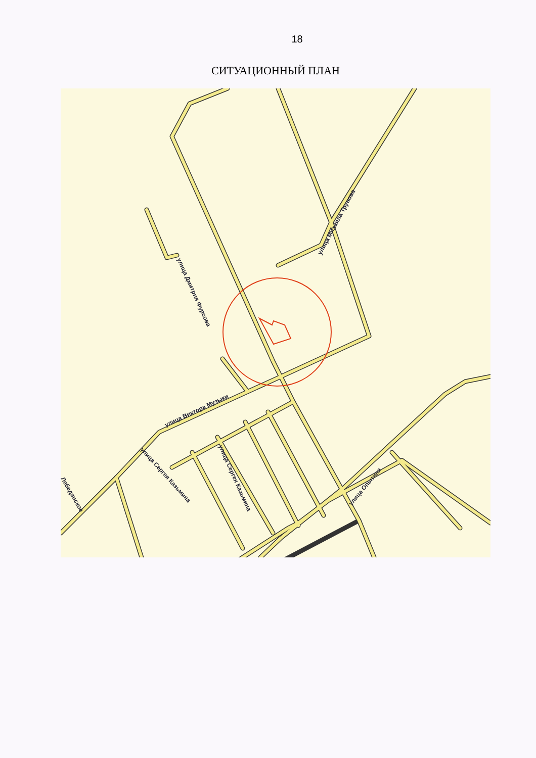18
СИТУАЦИОННЫЙ ПЛАН
улица Михаила Трунова
улица Дмитрия Фурсова
улица Виктора Музыки
улица Сергея Казьмина
улица Сергея Казьмина
улица Опытная
Лебедянское